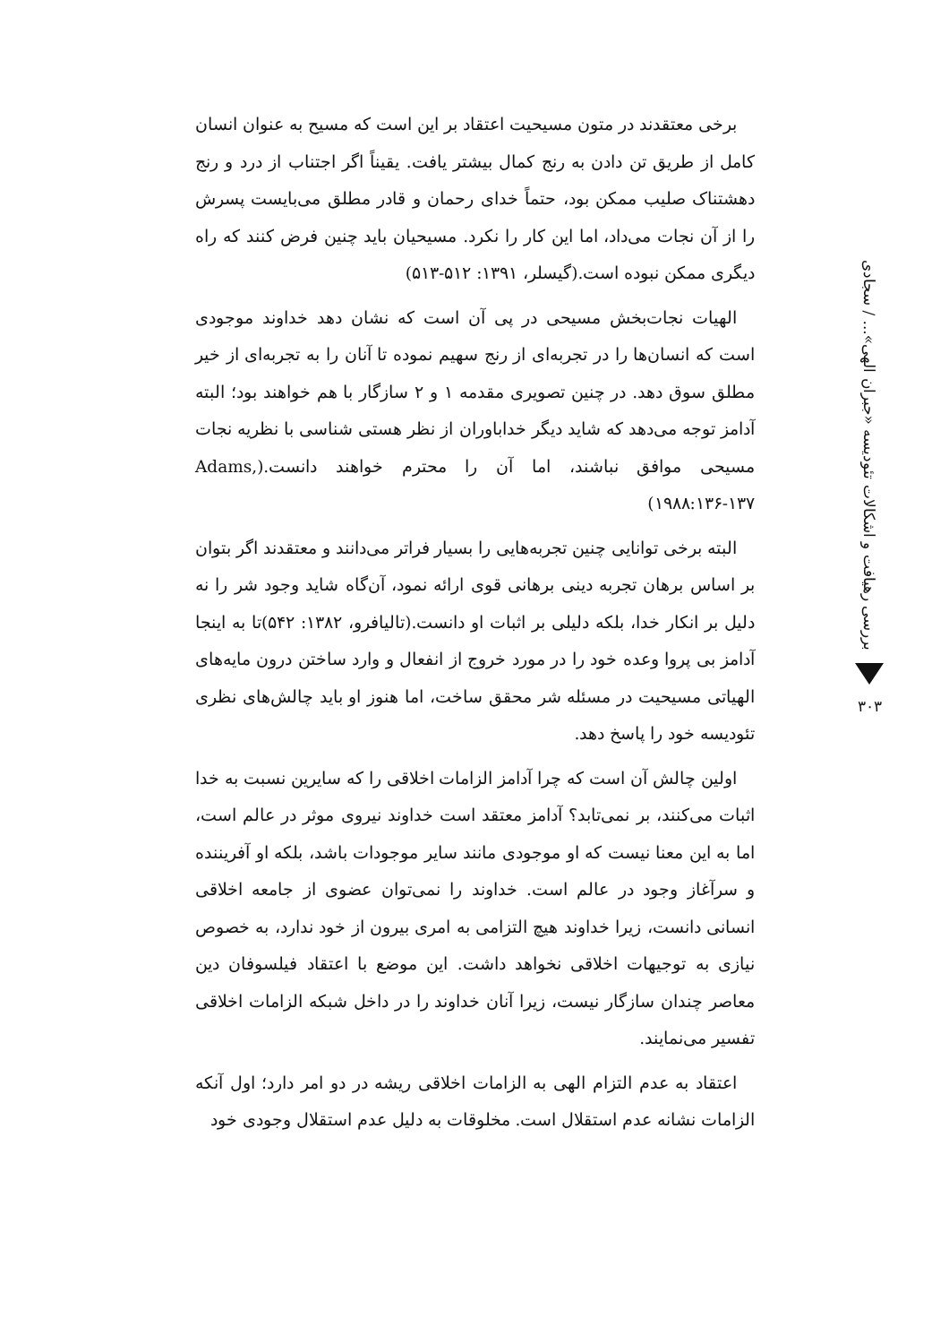بررسی رهیافت و اشکالات تئودیسه «جبران الهی»... / سجادی
۳۰۳
برخی معتقدند در متون مسیحیت اعتقاد بر این است که مسیح به عنوان انسان کامل از طریق تن دادن به رنج کمال بیشتر یافت. یقیناً اگر اجتناب از درد و رنج دهشتناک صلیب ممکن بود، حتماً خدای رحمان و قادر مطلق می‌بایست پسرش را از آن نجات می‌داد، اما این کار را نکرد. مسیحیان باید چنین فرض کنند که راه دیگری ممکن نبوده است.(گیسلر، ۱۳۹۱: ۵۱۲-۵۱۳)
الهیات نجات‌بخش مسیحی در پی آن است که نشان دهد خداوند موجودی است که انسان‌ها را در تجربه‌ای از رنج سهیم نموده تا آنان را به تجربه‌ای از خیر مطلق سوق دهد. در چنین تصویری مقدمه ۱ و ۲ سازگار با هم خواهند بود؛ البته آدامز توجه می‌دهد که شاید دیگر خداباوران از نظر هستی شناسی با نظریه نجات مسیحی موافق نباشند، اما آن را محترم خواهند دانست.(Adams, ۱۹۸۸:۱۳۶-۱۳۷)
البته برخی توانایی چنین تجربه‌هایی را بسیار فراتر می‌دانند و معتقدند اگر بتوان بر اساس برهان تجربه دینی برهانی قوی ارائه نمود، آن‌گاه شاید وجود شر را نه دلیل بر انکار خدا، بلکه دلیلی بر اثبات او دانست.(تالیافرو، ۱۳۸۲: ۵۴۲)تا به اینجا آدامز بی پروا وعده خود را در مورد خروج از انفعال و وارد ساختن درون مایه‌های الهیاتی مسیحیت در مسئله شر محقق ساخت، اما هنوز او باید چالش‌های نظری تئودیسه خود را پاسخ دهد.
اولین چالش آن است که چرا آدامز الزامات اخلاقی را که سایرین نسبت به خدا اثبات می‌کنند، بر نمی‌تابد؟ آدامز معتقد است خداوند نیروی موثر در عالم است، اما به این معنا نیست که او موجودی مانند سایر موجودات باشد، بلکه او آفریننده و سرآغاز وجود در عالم است. خداوند را نمی‌توان عضوی از جامعه اخلاقی انسانی دانست، زیرا خداوند هیچ التزامی به امری بیرون از خود ندارد، به خصوص نیازی به توجیهات اخلاقی نخواهد داشت. این موضع با اعتقاد فیلسوفان دین معاصر چندان سازگار نیست، زیرا آنان خداوند را در داخل شبکه الزامات اخلاقی تفسیر می‌نمایند.
اعتقاد به عدم التزام الهی به الزامات اخلاقی ریشه در دو امر دارد؛ اول آنکه الزامات نشانه عدم استقلال است. مخلوقات به دلیل عدم استقلال وجودی خود